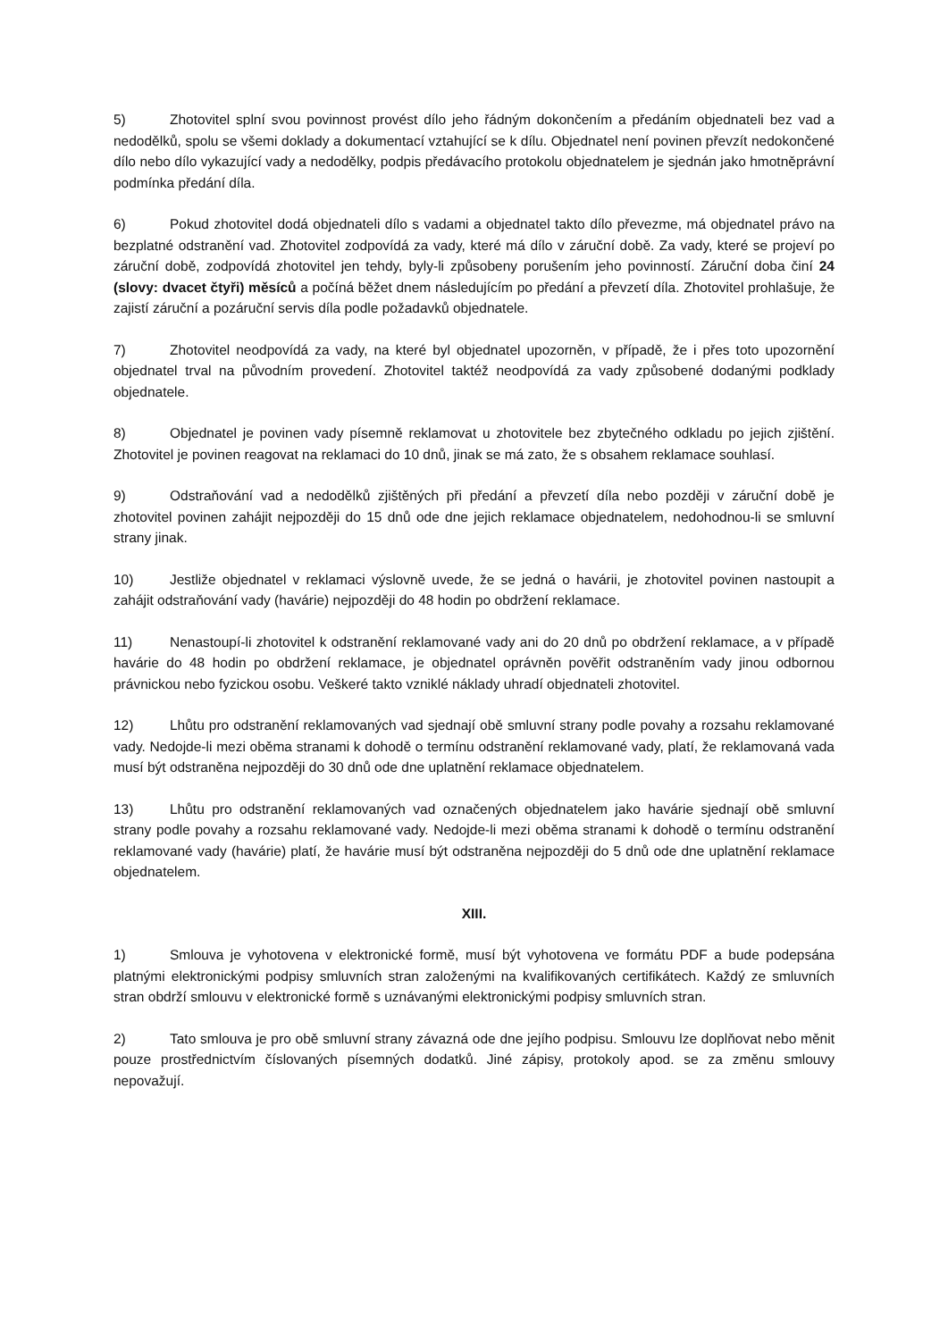5) Zhotovitel splní svou povinnost provést dílo jeho řádným dokončením a předáním objednateli bez vad a nedodělků, spolu se všemi doklady a dokumentací vztahující se k dílu. Objednatel není povinen převzít nedokončené dílo nebo dílo vykazující vady a nedodělky, podpis předávacího protokolu objednatelem je sjednán jako hmotněprávní podmínka předání díla.
6) Pokud zhotovitel dodá objednateli dílo s vadami a objednatel takto dílo převezme, má objednatel právo na bezplatné odstranění vad. Zhotovitel zodpovídá za vady, které má dílo v záruční době. Za vady, které se projeví po záruční době, zodpovídá zhotovitel jen tehdy, byly-li způsobeny porušením jeho povinností. Záruční doba činí 24 (slovy: dvacet čtyři) měsíců a počíná běžet dnem následujícím po předání a převzetí díla. Zhotovitel prohlašuje, že zajistí záruční a pozáruční servis díla podle požadavků objednatele.
7) Zhotovitel neodpovídá za vady, na které byl objednatel upozorněn, v případě, že i přes toto upozornění objednatel trval na původním provedení. Zhotovitel taktéž neodpovídá za vady způsobené dodanými podklady objednatele.
8) Objednatel je povinen vady písemně reklamovat u zhotovitele bez zbytečného odkladu po jejich zjištění. Zhotovitel je povinen reagovat na reklamaci do 10 dnů, jinak se má zato, že s obsahem reklamace souhlasí.
9) Odstraňování vad a nedodělků zjištěných při předání a převzetí díla nebo později v záruční době je zhotovitel povinen zahájit nejpozději do 15 dnů ode dne jejich reklamace objednatelem, nedohodnou-li se smluvní strany jinak.
10) Jestliže objednatel v reklamaci výslovně uvede, že se jedná o havárii, je zhotovitel povinen nastoupit a zahájit odstraňování vady (havárie) nejpozději do 48 hodin po obdržení reklamace.
11) Nenastoupí-li zhotovitel k odstranění reklamované vady ani do 20 dnů po obdržení reklamace, a v případě havárie do 48 hodin po obdržení reklamace, je objednatel oprávněn pověřit odstraněním vady jinou odbornou právnickou nebo fyzickou osobu. Veškeré takto vzniklé náklady uhradí objednateli zhotovitel.
12) Lhůtu pro odstranění reklamovaných vad sjednají obě smluvní strany podle povahy a rozsahu reklamované vady. Nedojde-li mezi oběma stranami k dohodě o termínu odstranění reklamované vady, platí, že reklamovaná vada musí být odstraněna nejpozději do 30 dnů ode dne uplatnění reklamace objednatelem.
13) Lhůtu pro odstranění reklamovaných vad označených objednatelem jako havárie sjednají obě smluvní strany podle povahy a rozsahu reklamované vady. Nedojde-li mezi oběma stranami k dohodě o termínu odstranění reklamované vady (havárie) platí, že havárie musí být odstraněna nejpozději do 5 dnů ode dne uplatnění reklamace objednatelem.
XIII.
1) Smlouva je vyhotovena v elektronické formě, musí být vyhotovena ve formátu PDF a bude podepsána platnými elektronickými podpisy smluvních stran založenými na kvalifikovaných certifikátech. Každý ze smluvních stran obdrží smlouvu v elektronické formě s uznávanými elektronickými podpisy smluvních stran.
2) Tato smlouva je pro obě smluvní strany závazná ode dne jejího podpisu. Smlouvu lze doplňovat nebo měnit pouze prostřednictvím číslovaných písemných dodatků. Jiné zápisy, protokoly apod. se za změnu smlouvy nepovažují.